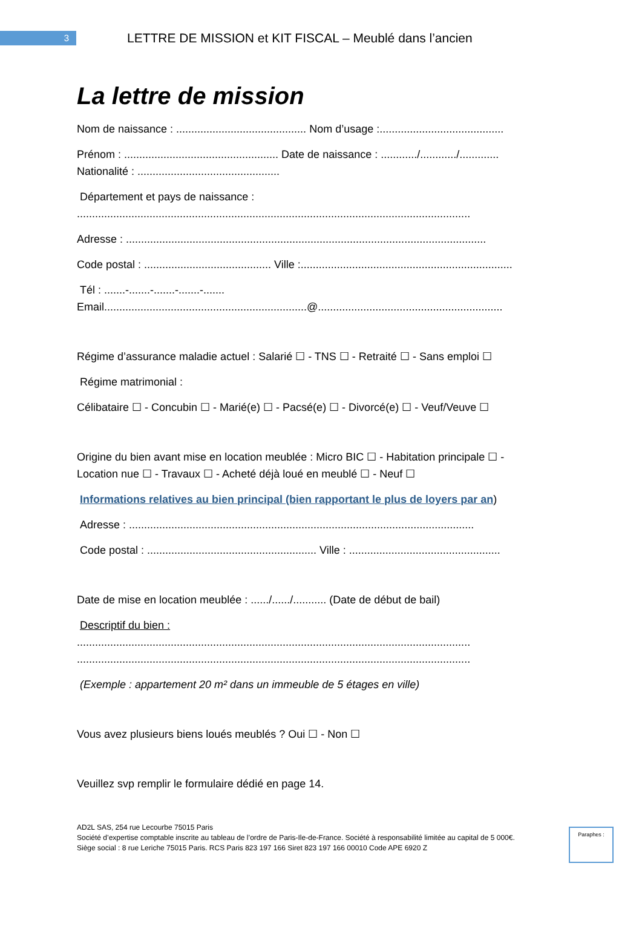3
LETTRE DE MISSION et KIT FISCAL – Meublé dans l’ancien
La lettre de mission
Nom de naissance : ........................................... Nom d’usage :.........................................
Prénom : ................................................... Date de naissance : ............/............/.............
Nationalité : ...............................................
Département et pays de naissance :
..................................................................................................................................
Adresse : .......................................................................................................................
Code postal : .......................................... Ville :......................................................................
Tél : .......-.......-.......-.......-.......
Email...................................................................@.............................................................
Régime d’assurance maladie actuel : Salarié ☐ - TNS ☐ - Retraité ☐ - Sans emploi ☐
Régime matrimonial :
Célibataire ☐ - Concubin ☐ - Marié(e) ☐ - Pacsé(e) ☐ - Divorcé(e) ☐ - Veuf/Veuve ☐
Origine du bien avant mise en location meublée : Micro BIC ☐ - Habitation principale ☐ -
Location nue ☐ - Travaux ☐ - Acheté déjà loué en meublé ☐ - Neuf ☐
Informations relatives au bien principal (bien rapportant le plus de loyers par an)
Adresse : ..................................................................................................................
Code postal : ........................................................ Ville : ..................................................
Date de mise en location meublée : ....../....../........... (Date de début de bail)
Descriptif du bien :
..................................................................................................................................
..................................................................................................................................
(Exemple : appartement 20 m² dans un immeuble de 5 étages en ville)
Vous avez plusieurs biens loués meublés ? Oui ☐ - Non ☐
Veuillez svp remplir le formulaire dédié en page 14.
AD2L SAS, 254 rue Lecourbe 75015 Paris
Société d’expertise comptable inscrite au tableau de l’ordre de Paris-Ile-de-France. Société à responsabilité limitée au capital de 5 000€.
Siège social : 8 rue Leriche 75015 Paris. RCS Paris 823 197 166 Siret 823 197 166 00010 Code APE 6920 Z
Paraphes :